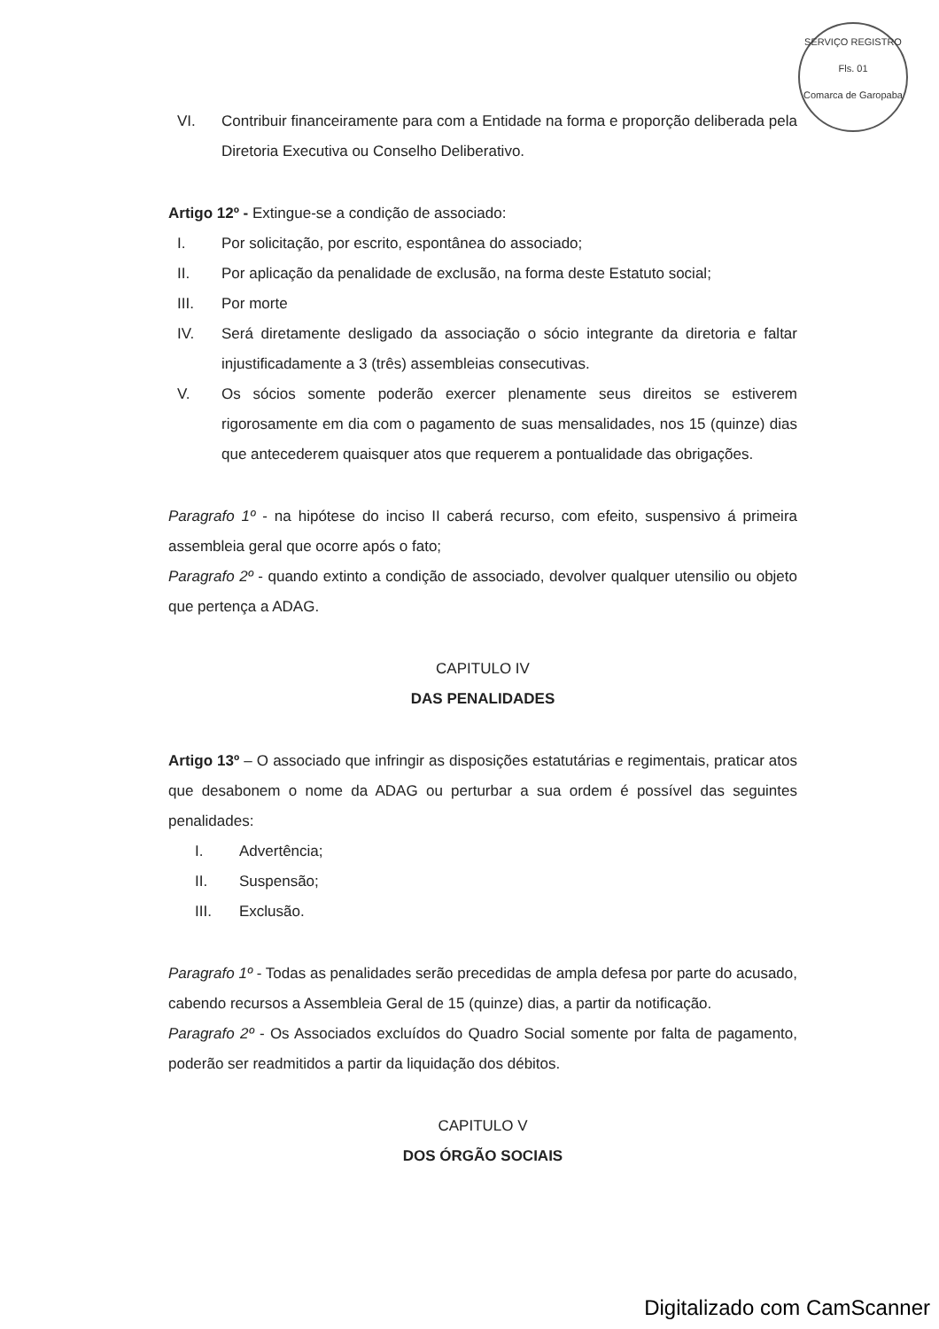SERVIÇO REGISTRO
Fls. 01
Comarca de Garopaba
VI. Contribuir financeiramente para com a Entidade na forma e proporção deliberada pela Diretoria Executiva ou Conselho Deliberativo.
Artigo 12º - Extingue-se a condição de associado:
I. Por solicitação, por escrito, espontânea do associado;
II. Por aplicação da penalidade de exclusão, na forma deste Estatuto social;
III. Por morte
IV. Será diretamente desligado da associação o sócio integrante da diretoria e faltar injustificadamente a 3 (três) assembleias consecutivas.
V. Os sócios somente poderão exercer plenamente seus direitos se estiverem rigorosamente em dia com o pagamento de suas mensalidades, nos 15 (quinze) dias que antecederem quaisquer atos que requerem a pontualidade das obrigações.
Paragrafo 1º - na hipótese do inciso II caberá recurso, com efeito, suspensivo á primeira assembleia geral que ocorre após o fato;
Paragrafo 2º - quando extinto a condição de associado, devolver qualquer utensilio ou objeto que pertença a ADAG.
CAPITULO IV
DAS PENALIDADES
Artigo 13º – O associado que infringir as disposições estatutárias e regimentais, praticar atos que desabonem o nome da ADAG ou perturbar a sua ordem é possível das seguintes penalidades:
I. Advertência;
II. Suspensão;
III. Exclusão.
Paragrafo 1º - Todas as penalidades serão precedidas de ampla defesa por parte do acusado, cabendo recursos a Assembleia Geral de 15 (quinze) dias, a partir da notificação.
Paragrafo 2º - Os Associados excluídos do Quadro Social somente por falta de pagamento, poderão ser readmitidos a partir da liquidação dos débitos.
CAPITULO V
DOS ÓRGÃO SOCIAIS
Digitalizado com CamScanner